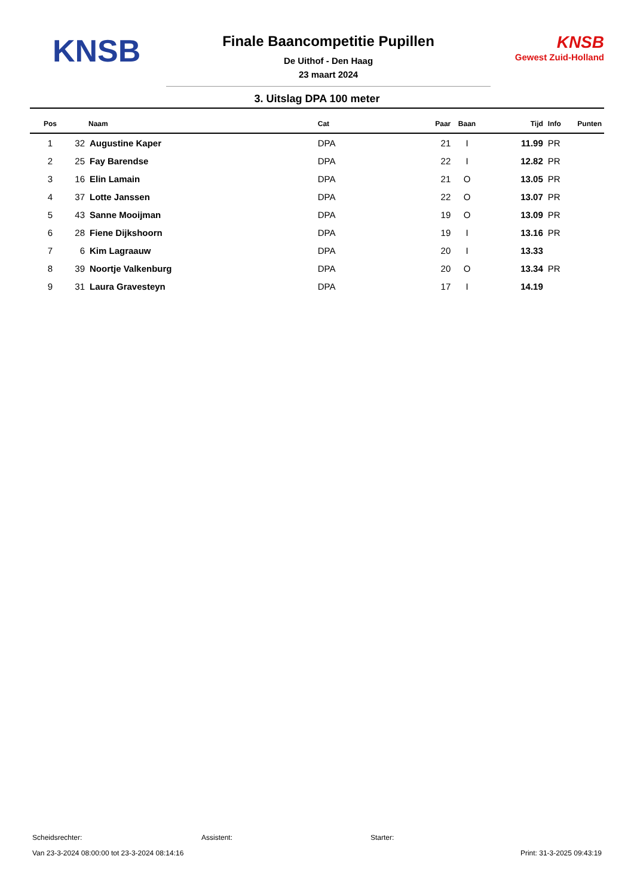KNSB
Finale Baancompetitie Pupillen
De Uithof - Den Haag
23 maart 2024
KNSB
Gewest Zuid-Holland
3. Uitslag DPA 100 meter
| Pos | Naam | | Cat | Paar | Baan | Tijd | Info | Punten |
| --- | --- | --- | --- | --- | --- | --- | --- | --- |
| 1 | 32 | Augustine Kaper | DPA | 21 | I | 11.99 | PR | |
| 2 | 25 | Fay Barendse | DPA | 22 | I | 12.82 | PR | |
| 3 | 16 | Elin Lamain | DPA | 21 | O | 13.05 | PR | |
| 4 | 37 | Lotte Janssen | DPA | 22 | O | 13.07 | PR | |
| 5 | 43 | Sanne Mooijman | DPA | 19 | O | 13.09 | PR | |
| 6 | 28 | Fiene Dijkshoorn | DPA | 19 | I | 13.16 | PR | |
| 7 | 6 | Kim Lagraauw | DPA | 20 | I | 13.33 | | |
| 8 | 39 | Noortje Valkenburg | DPA | 20 | O | 13.34 | PR | |
| 9 | 31 | Laura Gravesteyn | DPA | 17 | I | 14.19 | | |
Scheidsrechter: Assistent: Starter:
Van 23-3-2024 08:00:00 tot 23-3-2024 08:14:16 Print: 31-3-2025 09:43:19